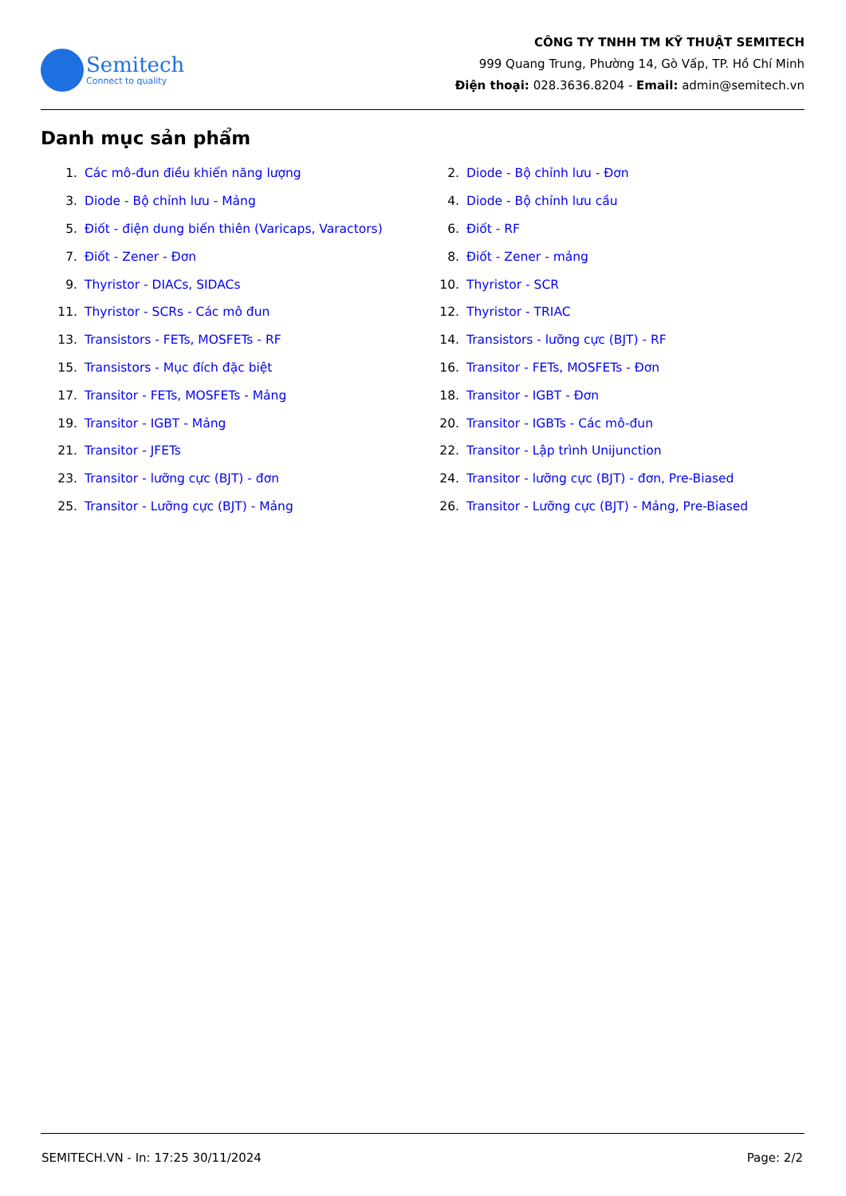Semitech
Connect to quality
CÔNG TY TNHH TM KỸ THUẬT SEMITECH
999 Quang Trung, Phường 14, Gò Vấp, TP. Hồ Chí Minh
Điện thoại: 028.3636.8204 - Email: admin@semitech.vn
Danh mục sản phẩm
1. Các mô-đun điều khiển năng lượng
2. Diode - Bộ chỉnh lưu - Đơn
3. Diode - Bộ chỉnh lưu - Mảng
4. Diode - Bộ chỉnh lưu cầu
5. Điốt - điện dung biến thiên (Varicaps, Varactors)
6. Điốt - RF
7. Điốt - Zener - Đơn
8. Điốt - Zener - mảng
9. Thyristor - DIACs, SIDACs
10. Thyristor - SCR
11. Thyristor - SCRs - Các mô đun
12. Thyristor - TRIAC
13. Transistors - FETs, MOSFETs - RF
14. Transistors - lưỡng cực (BJT) - RF
15. Transistors - Mục đích đặc biệt
16. Transitor - FETs, MOSFETs - Đơn
17. Transitor - FETs, MOSFETs - Mảng
18. Transitor - IGBT - Đơn
19. Transitor - IGBT - Mảng
20. Transitor - IGBTs - Các mô-đun
21. Transitor - JFETs
22. Transitor - Lập trình Unijunction
23. Transitor - lưỡng cực (BJT) - đơn
24. Transitor - lưỡng cực (BJT) - đơn, Pre-Biased
25. Transitor - Lưỡng cực (BJT) - Mảng
26. Transitor - Lưỡng cực (BJT) - Mảng, Pre-Biased
SEMITECH.VN - In: 17:25 30/11/2024 Page: 2/2